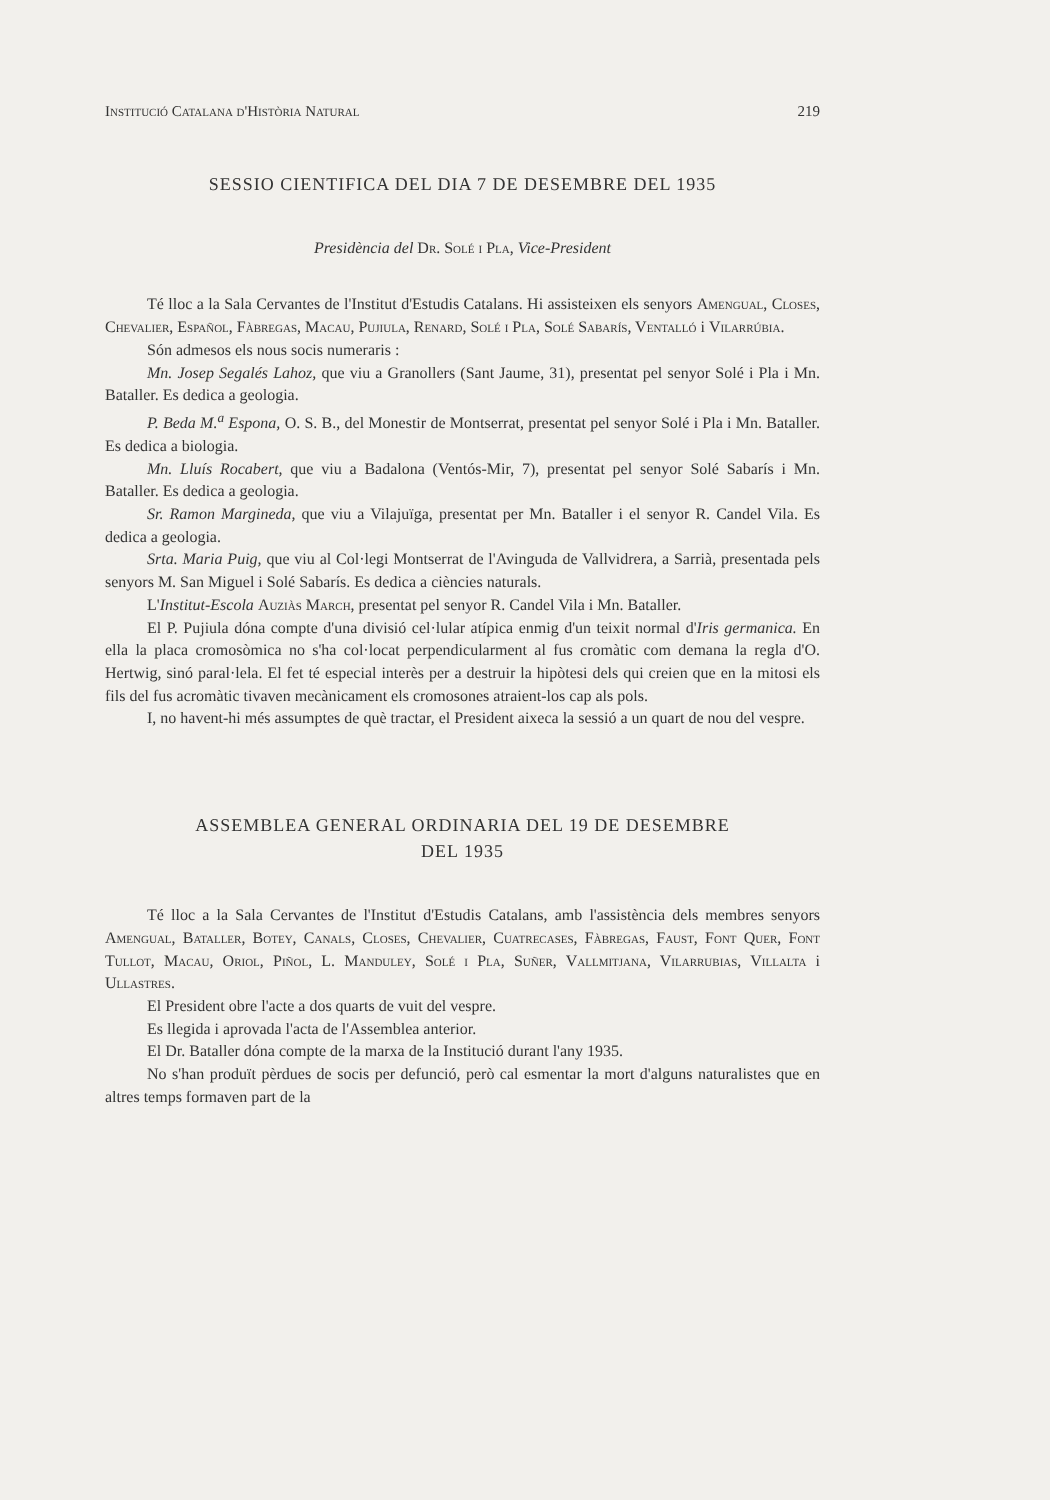Institució Catalana d'Història Natural 219
SESSIO CIENTIFICA DEL DIA 7 DE DESEMBRE DEL 1935
Presidència del Dr. Solé i Pla, Vice-President
Té lloc a la Sala Cervantes de l'Institut d'Estudis Catalans. Hi assisteixen els senyors Amengual, Closes, Chevalier, Español, Fàbregas, Macau, Pujiula, Renard, Solé i Pla, Solé Sabarís, Ventalló i Vilarrúbia.
Són admesos els nous socis numeraris :
Mn. Josep Segalés Lahoz, que viu a Granollers (Sant Jaume, 31), presentat pel senyor Solé i Pla i Mn. Bataller. Es dedica a geologia.
P. Beda M.<sup>a</sup> Espona, O. S. B., del Monestir de Montserrat, presentat pel senyor Solé i Pla i Mn. Bataller. Es dedica a biologia.
Mn. Lluís Rocabert, que viu a Badalona (Ventós-Mir, 7), presentat pel senyor Solé Sabarís i Mn. Bataller. Es dedica a geologia.
Sr. Ramon Margineda, que viu a Vilajuïga, presentat per Mn. Bataller i el senyor R. Candel Vila. Es dedica a geologia.
Srta. Maria Puig, que viu al Col·legi Montserrat de l'Avinguda de Vallvidrera, a Sarrià, presentada pels senyors M. San Miguel i Solé Sabarís. Es dedica a ciències naturals.
L'Institut-Escola Auziàs March, presentat pel senyor R. Candel Vila i Mn. Bataller.
El P. Pujiula dóna compte d'una divisió cel·lular atípica enmig d'un teixit normal d'Iris germanica. En ella la placa cromosòmica no s'ha col·locat perpendicularment al fus cromàtic com demana la regla d'O. Hertwig, sinó paral·lela. El fet té especial interès per a destruir la hipòtesi dels qui creien que en la mitosi els fils del fus acromàtic tivaven mecànicament els cromosones atraient-los cap als pols.
I, no havent-hi més assumptes de què tractar, el President aixeca la sessió a un quart de nou del vespre.
ASSEMBLEA GENERAL ORDINARIA DEL 19 DE DESEMBRE
DEL 1935
Té lloc a la Sala Cervantes de l'Institut d'Estudis Catalans, amb l'assistència dels membres senyors Amengual, Bataller, Botey, Canals, Closes, Chevalier, Cuatrecases, Fàbregas, Faust, Font Quer, Font Tullot, Macau, Oriol, Piñol, L. Manduley, Solé i Pla, Suñer, Vallmitjana, Vilarrubias, Villalta i Ullastres.
El President obre l'acte a dos quarts de vuit del vespre.
Es llegida i aprovada l'acta de l'Assemblea anterior.
El Dr. Bataller dóna compte de la marxa de la Institució durant l'any 1935.
No s'han produït pèrdues de socis per defunció, però cal esmentar la mort d'alguns naturalistes que en altres temps formaven part de la